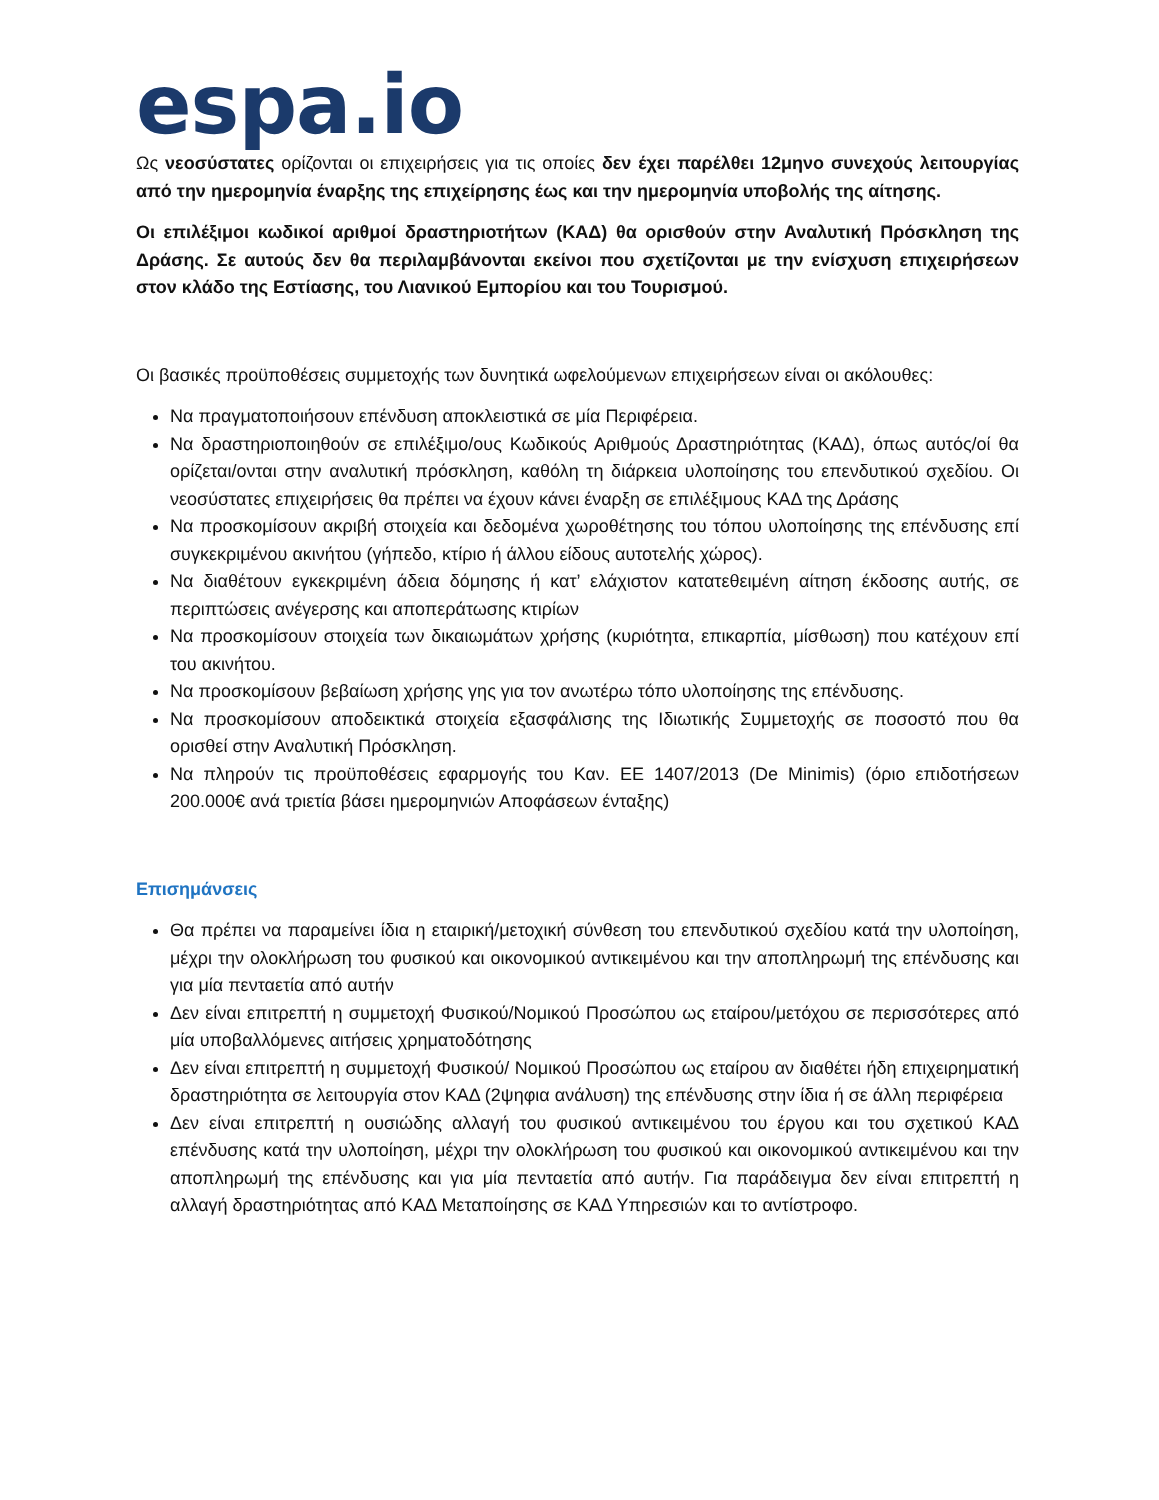espa.io
Ως νεοσύστατες ορίζονται οι επιχειρήσεις για τις οποίες δεν έχει παρέλθει 12μηνο συνεχούς λειτουργίας από την ημερομηνία έναρξης της επιχείρησης έως και την ημερομηνία υποβολής της αίτησης.
Οι επιλέξιμοι κωδικοί αριθμοί δραστηριοτήτων (ΚΑΔ) θα ορισθούν στην Αναλυτική Πρόσκληση της Δράσης. Σε αυτούς δεν θα περιλαμβάνονται εκείνοι που σχετίζονται με την ενίσχυση επιχειρήσεων στον κλάδο της Εστίασης, του Λιανικού Εμπορίου και του Τουρισμού.
Οι βασικές προϋποθέσεις συμμετοχής των δυνητικά ωφελούμενων επιχειρήσεων είναι οι ακόλουθες:
Να πραγματοποιήσουν επένδυση αποκλειστικά σε μία Περιφέρεια.
Να δραστηριοποιηθούν σε επιλέξιμο/ους Κωδικούς Αριθμούς Δραστηριότητας (ΚΑΔ), όπως αυτός/οί θα ορίζεται/ονται στην αναλυτική πρόσκληση, καθόλη τη διάρκεια υλοποίησης του επενδυτικού σχεδίου. Οι νεοσύστατες επιχειρήσεις θα πρέπει να έχουν κάνει έναρξη σε επιλέξιμους ΚΑΔ της Δράσης
Να προσκομίσουν ακριβή στοιχεία και δεδομένα χωροθέτησης του τόπου υλοποίησης της επένδυσης επί συγκεκριμένου ακινήτου (γήπεδο, κτίριο ή άλλου είδους αυτοτελής χώρος).
Να διαθέτουν εγκεκριμένη άδεια δόμησης ή κατ’ ελάχιστον κατατεθειμένη αίτηση έκδοσης αυτής, σε περιπτώσεις ανέγερσης και αποπεράτωσης κτιρίων
Να προσκομίσουν στοιχεία των δικαιωμάτων χρήσης (κυριότητα, επικαρπία, μίσθωση) που κατέχουν επί του ακινήτου.
Να προσκομίσουν βεβαίωση χρήσης γης για τον ανωτέρω τόπο υλοποίησης της επένδυσης.
Να προσκομίσουν αποδεικτικά στοιχεία εξασφάλισης της Ιδιωτικής Συμμετοχής σε ποσοστό που θα ορισθεί στην Αναλυτική Πρόσκληση.
Να πληρούν τις προϋποθέσεις εφαρμογής του Καν. ΕΕ 1407/2013 (De Minimis) (όριο επιδοτήσεων 200.000€ ανά τριετία βάσει ημερομηνιών Αποφάσεων ένταξης)
Επισημάνσεις
Θα πρέπει να παραμείνει ίδια η εταιρική/μετοχική σύνθεση του επενδυτικού σχεδίου κατά την υλοποίηση, μέχρι την ολοκλήρωση του φυσικού και οικονομικού αντικειμένου και την αποπληρωμή της επένδυσης και για μία πενταετία από αυτήν
Δεν είναι επιτρεπτή η συμμετοχή Φυσικού/Νομικού Προσώπου ως εταίρου/μετόχου σε περισσότερες από μία υποβαλλόμενες αιτήσεις χρηματοδότησης
Δεν είναι επιτρεπτή η συμμετοχή Φυσικού/ Νομικού Προσώπου ως εταίρου αν διαθέτει ήδη επιχειρηματική δραστηριότητα σε λειτουργία στον ΚΑΔ (2ψηφια ανάλυση) της επένδυσης στην ίδια ή σε άλλη περιφέρεια
Δεν είναι επιτρεπτή η ουσιώδης αλλαγή του φυσικού αντικειμένου του έργου και του σχετικού ΚΑΔ επένδυσης κατά την υλοποίηση, μέχρι την ολοκλήρωση του φυσικού και οικονομικού αντικειμένου και την αποπληρωμή της επένδυσης και για μία πενταετία από αυτήν. Για παράδειγμα δεν είναι επιτρεπτή η αλλαγή δραστηριότητας από ΚΑΔ Μεταποίησης σε ΚΑΔ Υπηρεσιών και το αντίστροφο.